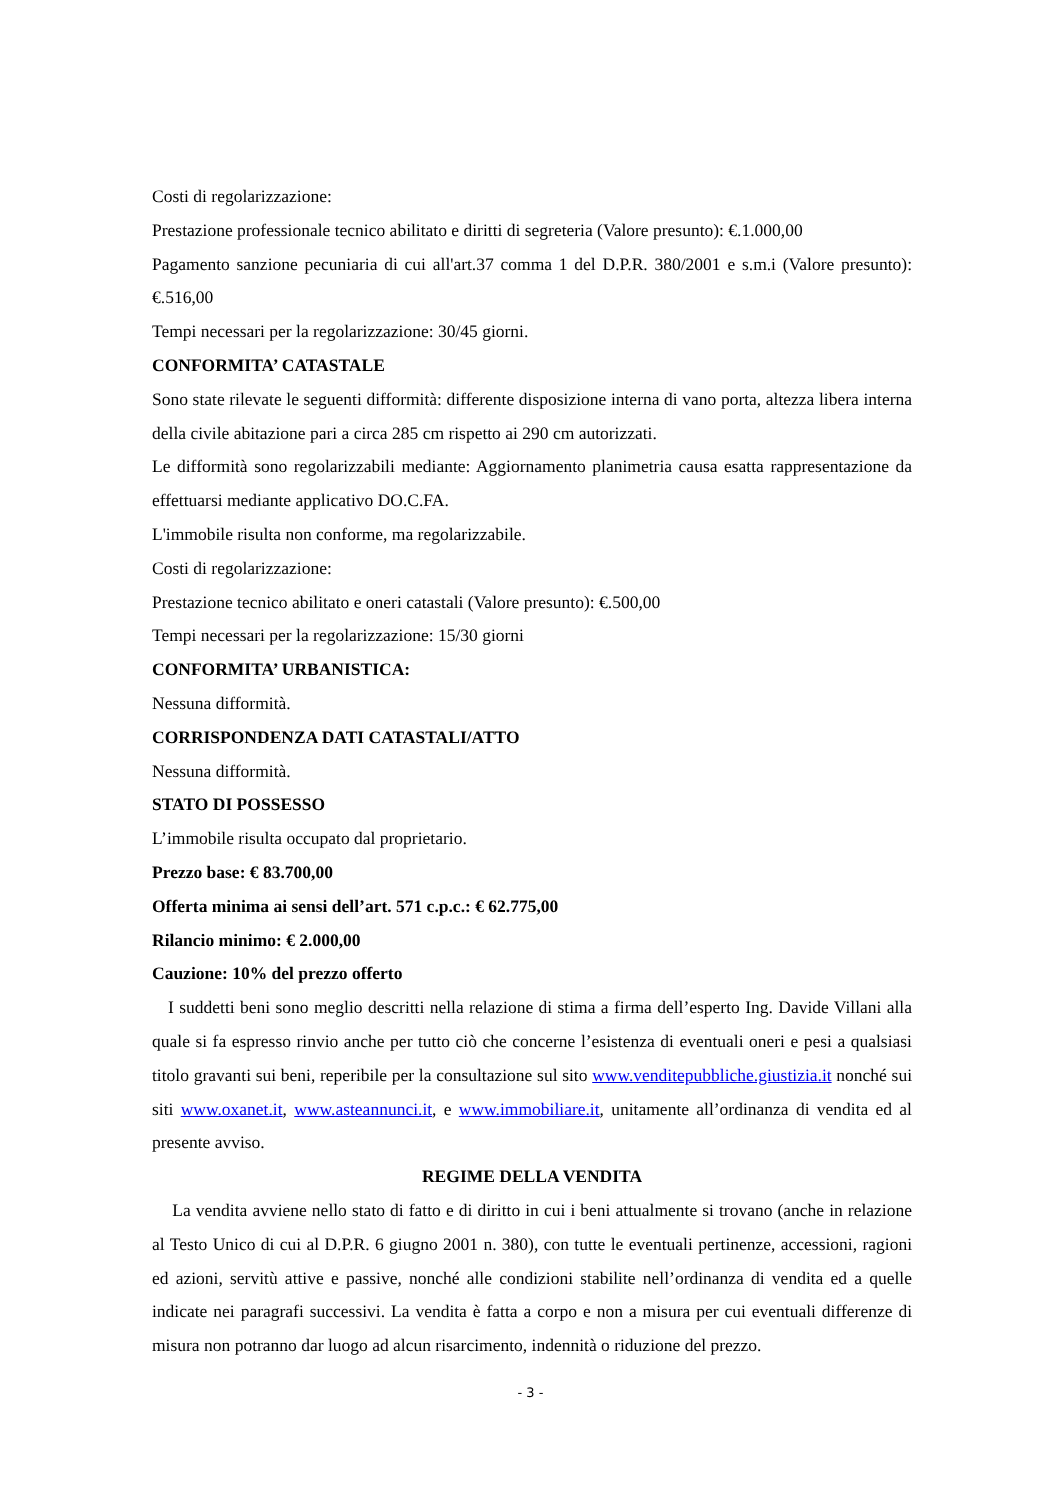Costi di regolarizzazione:
Prestazione professionale tecnico abilitato e diritti di segreteria (Valore presunto): €.1.000,00
Pagamento sanzione pecuniaria di cui all'art.37 comma 1 del D.P.R. 380/2001 e s.m.i (Valore presunto): €.516,00
Tempi necessari per la regolarizzazione: 30/45 giorni.
CONFORMITA’ CATASTALE
Sono state rilevate le seguenti difformità: differente disposizione interna di vano porta, altezza libera interna della civile abitazione pari a circa 285 cm rispetto ai 290 cm autorizzati.
Le difformità sono regolarizzabili mediante: Aggiornamento planimetria causa esatta rappresentazione da effettuarsi mediante applicativo DO.C.FA.
L'immobile risulta non conforme, ma regolarizzabile.
Costi di regolarizzazione:
Prestazione tecnico abilitato e oneri catastali (Valore presunto): €.500,00
Tempi necessari per la regolarizzazione: 15/30 giorni
CONFORMITA’ URBANISTICA:
Nessuna difformità.
CORRISPONDENZA DATI CATASTALI/ATTO
Nessuna difformità.
STATO DI POSSESSO
L’immobile risulta occupato dal proprietario.
Prezzo base: € 83.700,00
Offerta minima ai sensi dell’art. 571 c.p.c.: € 62.775,00
Rilancio minimo: € 2.000,00
Cauzione: 10% del prezzo offerto
I suddetti beni sono meglio descritti nella relazione di stima a firma dell’esperto Ing. Davide Villani alla quale si fa espresso rinvio anche per tutto ciò che concerne l’esistenza di eventuali oneri e pesi a qualsiasi titolo gravanti sui beni, reperibile per la consultazione sul sito www.venditepubbliche.giustizia.it nonché sui siti www.oxanet.it, www.asteannunci.it, e www.immobiliare.it, unitamente all’ordinanza di vendita ed al presente avviso.
REGIME DELLA VENDITA
La vendita avviene nello stato di fatto e di diritto in cui i beni attualmente si trovano (anche in relazione al Testo Unico di cui al D.P.R. 6 giugno 2001 n. 380), con tutte le eventuali pertinenze, accessioni, ragioni ed azioni, servitù attive e passive, nonché alle condizioni stabilite nell’ordinanza di vendita ed a quelle indicate nei paragrafi successivi. La vendita è fatta a corpo e non a misura per cui eventuali differenze di misura non potranno dar luogo ad alcun risarcimento, indennità o riduzione del prezzo.
- 3 -